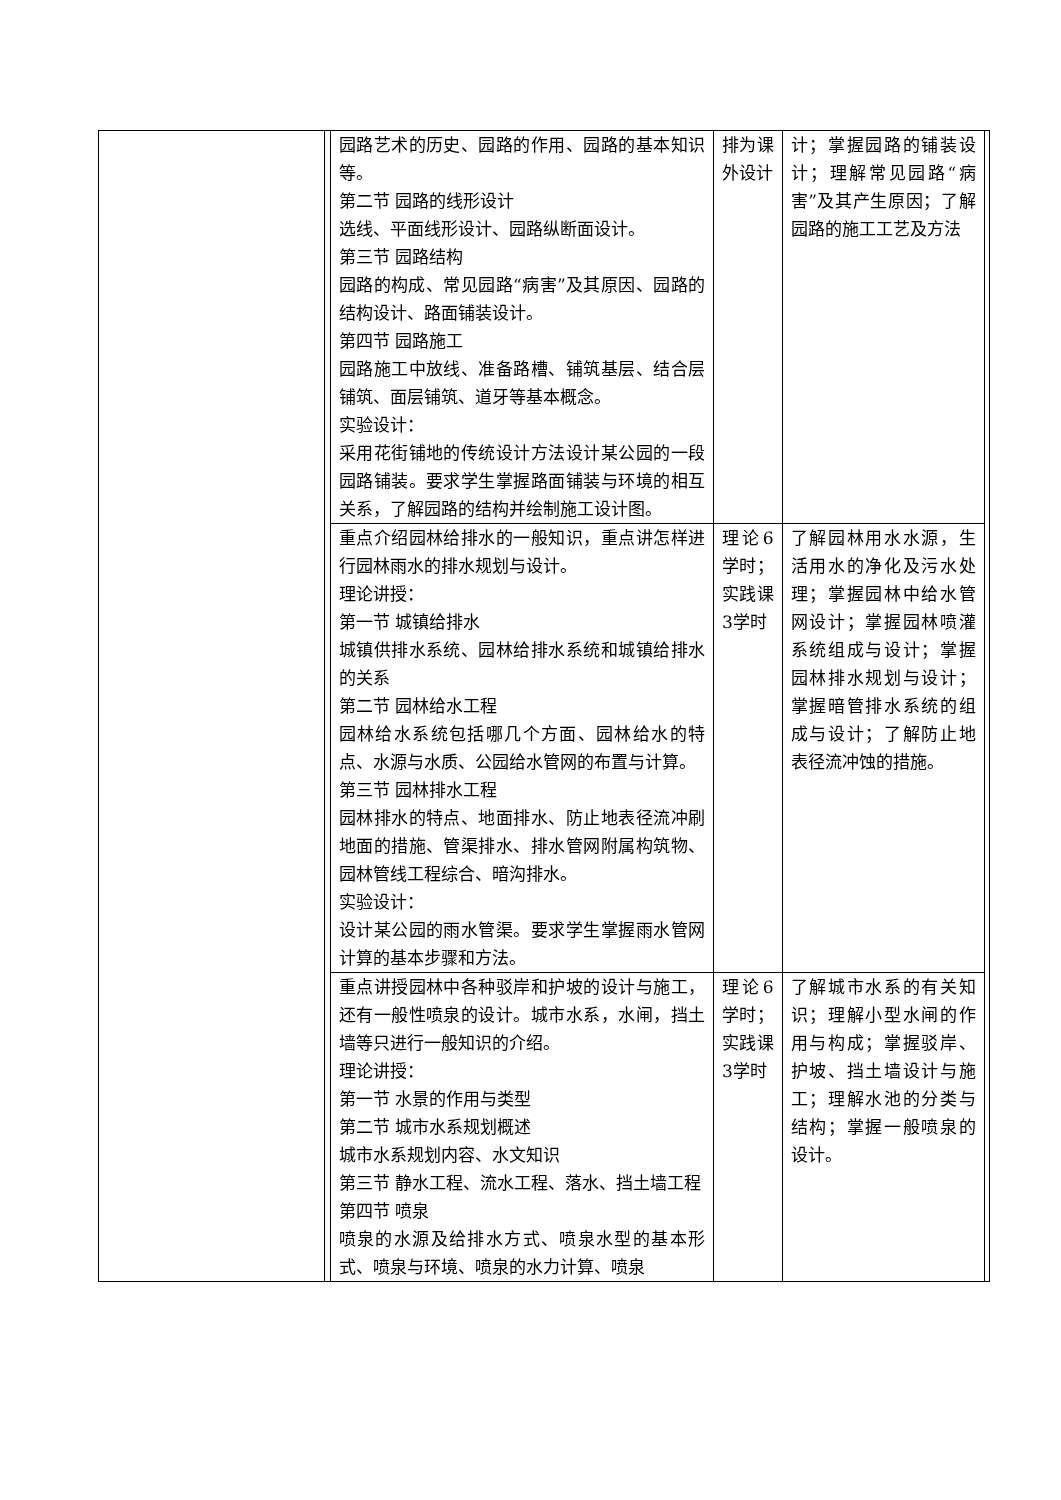| | | 园路艺术的历史、园路的作用、园路的基本知识等。 第二节 园路的线形设计 选线、平面线形设计、园路纵断面设计。 第三节 园路结构 园路的构成、常见园路“病害”及其原因、园路的结构设计、路面铺装设计。 第四节 园路施工 园路施工中放线、准备路槽、铺筑基层、结合层铺筑、面层铺筑、道牙等基本概念。 实验设计： 采用花街铺地的传统设计方法设计某公园的一段园路铺装。要求学生掌握路面铺装与环境的相互关系，了解园路的结构并绘制施工设计图。 | 排为课外设计 | 计；掌握园路的铺装设计；理解常见园路“病害”及其产生原因；了解园路的施工工艺及方法 | |
| | | 重点介绍园林给排水的一般知识，重点讲怎样进行园林雨水的排水规划与设计。 理论讲授： 第一节 城镇给排水 城镇供排水系统、园林给排水系统和城镇给排水的关系 第二节 园林给水工程 园林给水系统包括哪几个方面、园林给水的特点、水源与水质、公园给水管网的布置与计算。 第三节 园林排水工程 园林排水的特点、地面排水、防止地表径流冲刷地面的措施、管渠排水、排水管网附属构筑物、园林管线工程综合、暗沟排水。 实验设计： 设计某公园的雨水管渠。要求学生掌握雨水管网计算的基本步骤和方法。 | 理论6学时；实践课3学时 | 了解园林用水水源，生活用水的净化及污水处理；掌握园林中给水管网设计；掌握园林喷灌系统组成与设计；掌握园林排水规划与设计；掌握暗管排水系统的组成与设计；了解防止地表径流冲蚀的措施。 | |
| | | 重点讲授园林中各种驳岸和护坡的设计与施工，还有一般性喷泉的设计。城市水系，水闸，挡土墙等只进行一般知识的介绍。 理论讲授： 第一节 水景的作用与类型 第二节 城市水系规划概述 城市水系规划内容、水文知识 第三节 静水工程、流水工程、落水、挡土墙工程 第四节 喷泉 喷泉的水源及给排水方式、喷泉水型的基本形式、喷泉与环境、喷泉的水力计算、喷泉 | 理论6学时；实践课3学时 | 了解城市水系的有关知识；理解小型水闸的作用与构成；掌握驳岸、护坡、挡土墙设计与施工；理解水池的分类与结构；掌握一般喷泉的设计。 | |